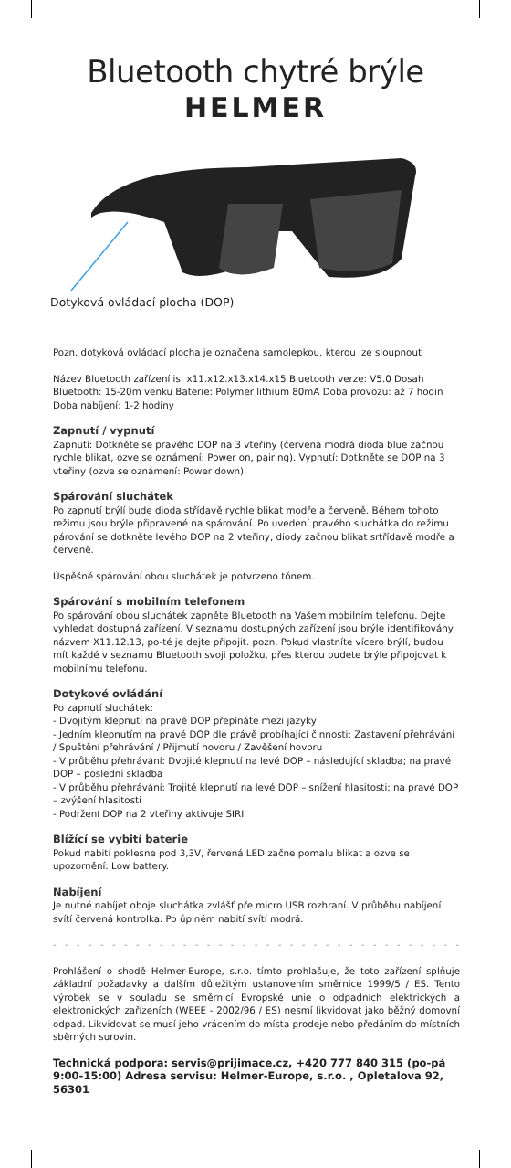Bluetooth chytré brýle
HELMER
Dotyková ovládací plocha (DOP)
Pozn. dotyková ovládací plocha je označena samolepkou, kterou lze sloupnout
Název Bluetooth zařízení is: x11.x12.x13.x14.x15 Bluetooth verze: V5.0 Dosah Bluetooth: 15-20m venku Baterie: Polymer lithium 80mA Doba provozu: až 7 hodin Doba nabíjení: 1-2 hodiny
Zapnutí / vypnutí
Zapnutí: Dotkněte se pravého DOP na 3 vteřiny (červena modrá dioda blue začnou rychle blikat, ozve se oznámení: Power on, pairing). Vypnutí: Dotkněte se DOP na 3 vteřiny (ozve se oznámení: Power down).
Spárování sluchátek
Po zapnutí brýlí bude dioda střídavě rychle blikat modře a červeně. Během tohoto režimu jsou brýle připravené na spárování. Po uvedení pravého sluchátka do režimu párování se dotkněte levého DOP na 2 vteřiny, diody začnou blikat srtřídavě modře a červeně.
Úspěšné spárování obou sluchátek je potvrzeno tónem.
Spárování s mobilním telefonem
Po spárování obou sluchátek zapněte Bluetooth na Vašem mobilním telefonu. Dejte vyhledat dostupná zařízení. V seznamu dostupných zařízení jsou brýle identifikovány názvem X11.12.13, po-té je dejte připojit. pozn. Pokud vlastníte vícero brýlí, budou mít každé v seznamu Bluetooth svoji položku, přes kterou budete brýle připojovat k mobilnímu telefonu.
Dotykové ovládání
Po zapnutí sluchátek:
- Dvojitým klepnutí na pravé DOP přepínáte mezi jazyky
- Jedním klepnutím na pravé DOP dle právě probíhající činnosti: Zastavení přehrávání / Spuštění přehrávání / Přijmutí hovoru / Zavěšení hovoru
- V průběhu přehrávání: Dvojité klepnutí na levé DOP – následující skladba; na pravé DOP – poslední skladba
- V průběhu přehrávání: Trojité klepnutí na levé DOP – snížení hlasitosti; na pravé DOP – zvýšení hlasitosti
- Podržení DOP na 2 vteřiny aktivuje SIRI
Blížící se vybití baterie
Pokud nabití poklesne pod 3,3V, řervená LED začne pomalu blikat a ozve se upozornění: Low battery.
Nabíjení
Je nutné nabíjet oboje sluchátka zvlášť pře micro USB rozhraní. V průběhu nabíjení svítí červená kontrolka. Po úplném nabití svítí modrá.
- - - - - - - - - - - - - - - - - - - - - - - - - - - - - - - - - - - - - - - - - - - -
Prohlášení o shodě Helmer-Europe, s.r.o. tímto prohlašuje, že toto zařízení splňuje základní požadavky a dalším důležitým ustanovením směrnice 1999/5 / ES. Tento výrobek se v souladu se směrnicí Evropské unie o odpadních elektrických a elektronických zařízeních (WEEE - 2002/96 / ES) nesmí likvidovat jako běžný domovní odpad. Likvidovat se musí jeho vrácením do místa prodeje nebo předáním do místních sběrných surovin.
Technická podpora: servis@prijimace.cz, +420 777 840 315 (po-pá 9:00-15:00) Adresa servisu: Helmer-Europe, s.r.o. , Opletalova 92, 56301